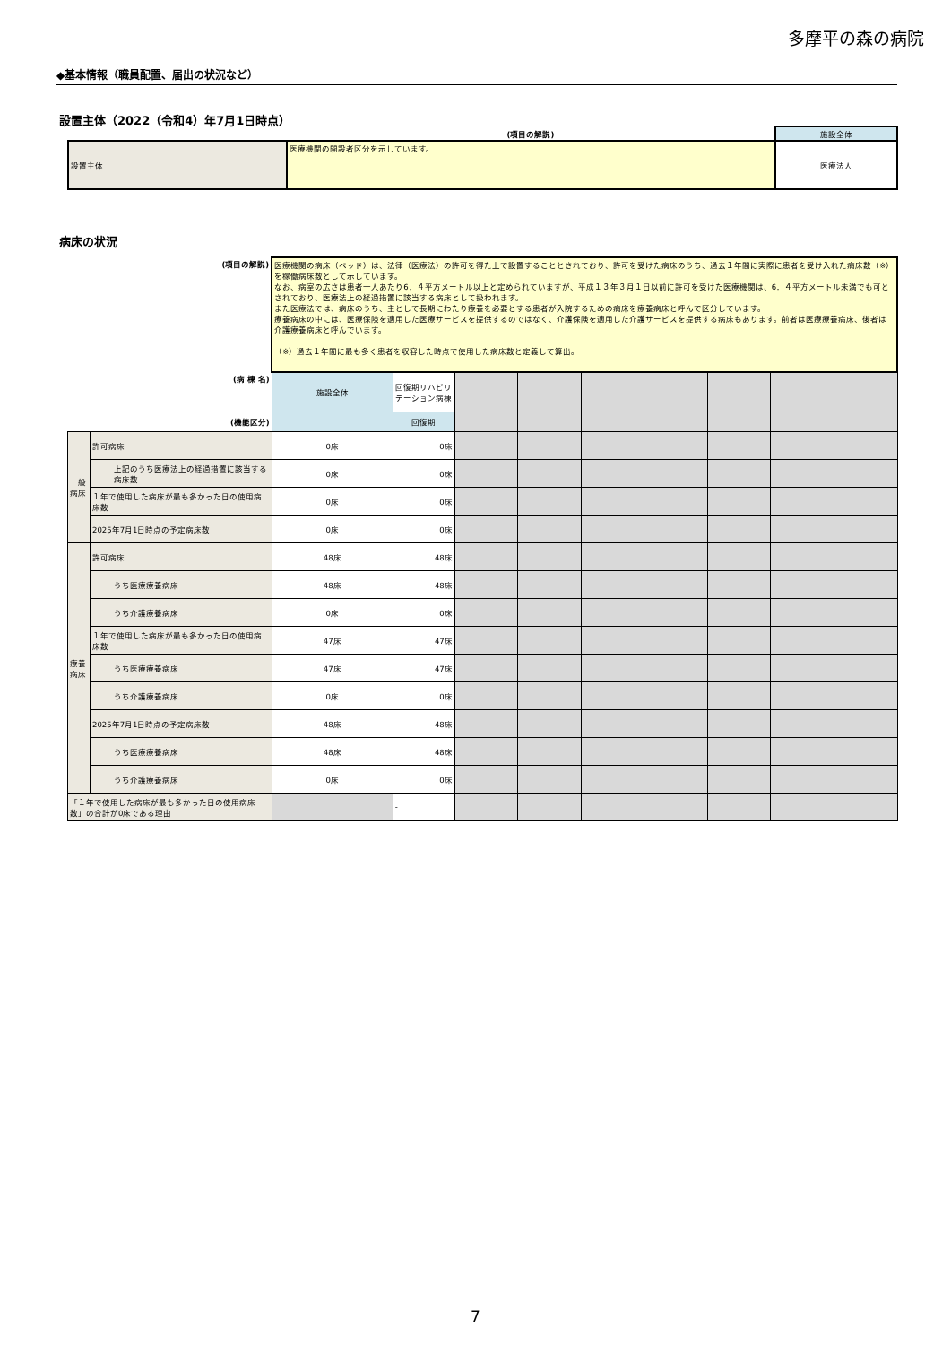多摩平の森の病院
◆基本情報（職員配置、届出の状況など）
設置主体（2022（令和4）年7月1日時点）
| | (項目の解説) | 施設全体 |
| 設置主体 | 医療機関の開設者区分を示しています。 | 医療法人 |
病床の状況
| (項目の解説) | | 医療機関の病床（ベッド）は、法律（医療法）の許可を得た上で設置することとされており、許可を受けた病床のうち、過去１年間に実際に患者を受け入れた病床数（※）を稼働病床数として示しています。 なお、病室の広さは患者一人あたり6．４平方メートル以上と定められていますが、平成１３年３月１日以前に許可を受けた医療機関は、6．４平方メートル未満でも可とされており、医療法上の経過措置に該当する病床として扱われます。 また医療法では、病床のうち、主として長期にわたり療養を必要とする患者が入院するための病床を療養病床と呼んで区分しています。 療養病床の中には、医療保険を適用した医療サービスを提供するのではなく、介護保険を適用した介護サービスを提供する病床もあります。前者は医療療養病床、後者は介護療養病床と呼んでいます。 （※）過去１年間に最も多く患者を収容した時点で使用した病床数と定義して算出。 | | | | | | | | |
| (病 棟 名) | | 施設全体 | 回復期リハビリテーション病棟 | | | | | | | |
| (機能区分) | | | 回復期 | | | | | | | |
| 一般病床 | 許可病床 | 0床 | 0床 | | | | | | | |
| | 上記のうち医療法上の経過措置に該当する病床数 | 0床 | 0床 | | | | | | | |
| | １年で使用した病床が最も多かった日の使用病床数 | 0床 | 0床 | | | | | | | |
| | 2025年7月1日時点の予定病床数 | 0床 | 0床 | | | | | | | |
| 療養病床 | 許可病床 | 48床 | 48床 | | | | | | | |
| | うち医療療養病床 | 48床 | 48床 | | | | | | | |
| | うち介護療養病床 | 0床 | 0床 | | | | | | | |
| | １年で使用した病床が最も多かった日の使用病床数 | 47床 | 47床 | | | | | | | |
| | うち医療療養病床 | 47床 | 47床 | | | | | | | |
| | うち介護療養病床 | 0床 | 0床 | | | | | | | |
| | 2025年7月1日時点の予定病床数 | 48床 | 48床 | | | | | | | |
| | うち医療療養病床 | 48床 | 48床 | | | | | | | |
| | うち介護療養病床 | 0床 | 0床 | | | | | | | |
| 「１年で使用した病床が最も多かった日の使用病床数」の合計が0床である理由 | | | - | | | | | | | |
7